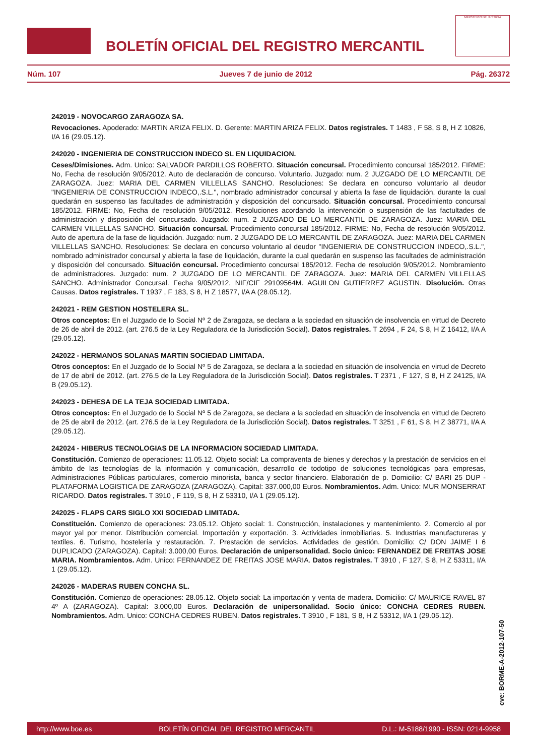BOLETÍN OFICIAL DEL REGISTRO MERCANTIL
MINISTERIO DE JUSTICIA
Núm. 107 Jueves 7 de junio de 2012 Pág. 26372
242019 - NOVOCARGO ZARAGOZA SA.
Revocaciones. Apoderado: MARTIN ARIZA FELIX. D. Gerente: MARTIN ARIZA FELIX. Datos registrales. T 1483 , F 58, S 8, H Z 10826, I/A 16 (29.05.12).
242020 - INGENIERIA DE CONSTRUCCION INDECO SL EN LIQUIDACION.
Ceses/Dimisiones. Adm. Unico: SALVADOR PARDILLOS ROBERTO. Situación concursal. Procedimiento concursal 185/2012. FIRME: No, Fecha de resolución 9/05/2012. Auto de declaración de concurso. Voluntario. Juzgado: num. 2 JUZGADO DE LO MERCANTIL DE ZARAGOZA. Juez: MARIA DEL CARMEN VILLELLAS SANCHO. Resoluciones: Se declara en concurso voluntario al deudor "INGENIERIA DE CONSTRUCCION INDECO,.S.L.", nombrado administrador concursal y abierta la fase de liquidación, durante la cual quedarán en suspenso las facultades de administración y disposición del concursado. Situación concursal. Procedimiento concursal 185/2012. FIRME: No, Fecha de resolución 9/05/2012. Resoluciones acordando la intervención o suspensión de las factultades de administración y disposición del concursado. Juzgado: num. 2 JUZGADO DE LO MERCANTIL DE ZARAGOZA. Juez: MARIA DEL CARMEN VILLELLAS SANCHO. Situación concursal. Procedimiento concursal 185/2012. FIRME: No, Fecha de resolución 9/05/2012. Auto de apertura de la fase de liquidación. Juzgado: num. 2 JUZGADO DE LO MERCANTIL DE ZARAGOZA. Juez: MARIA DEL CARMEN VILLELLAS SANCHO. Resoluciones: Se declara en concurso voluntario al deudor "INGENIERIA DE CONSTRUCCION INDECO,.S.L.", nombrado administrador concursal y abierta la fase de liquidación, durante la cual quedarán en suspenso las facultades de administración y disposición del concursado. Situación concursal. Procedimiento concursal 185/2012. Fecha de resolución 9/05/2012. Nombramiento de administradores. Juzgado: num. 2 JUZGADO DE LO MERCANTIL DE ZARAGOZA. Juez: MARIA DEL CARMEN VILLELLAS SANCHO. Administrador Concursal. Fecha 9/05/2012, NIF/CIF 29109564M. AGUILON GUTIERREZ AGUSTIN. Disolución. Otras Causas. Datos registrales. T 1937 , F 183, S 8, H Z 18577, I/A A (28.05.12).
242021 - REM GESTION HOSTELERA SL.
Otros conceptos: En el Juzgado de lo Social Nº 2 de Zaragoza, se declara a la sociedad en situación de insolvencia en virtud de Decreto de 26 de abril de 2012. (art. 276.5 de la Ley Reguladora de la Jurisdicción Social). Datos registrales. T 2694 , F 24, S 8, H Z 16412, I/A A (29.05.12).
242022 - HERMANOS SOLANAS MARTIN SOCIEDAD LIMITADA.
Otros conceptos: En el Juzgado de lo Social Nº 5 de Zaragoza, se declara a la sociedad en situación de insolvencia en virtud de Decreto de 17 de abril de 2012. (art. 276.5 de la Ley Reguladora de la Jurisdicción Social). Datos registrales. T 2371 , F 127, S 8, H Z 24125, I/A B (29.05.12).
242023 - DEHESA DE LA TEJA SOCIEDAD LIMITADA.
Otros conceptos: En el Juzgado de lo Social Nº 5 de Zaragoza, se declara a la sociedad en situación de insolvencia en virtud de Decreto de 25 de abril de 2012. (art. 276.5 de la Ley Reguladora de la Jurisdicción Social). Datos registrales. T 3251 , F 61, S 8, H Z 38771, I/A A (29.05.12).
242024 - HIBERUS TECNOLOGIAS DE LA INFORMACION SOCIEDAD LIMITADA.
Constitución. Comienzo de operaciones: 11.05.12. Objeto social: La compraventa de bienes y derechos y la prestación de servicios en el ámbito de las tecnologías de la información y comunicación, desarrollo de todotipo de soluciones tecnológicas para empresas, Administraciones Públicas particulares, comercio minorista, banca y sector financiero. Elaboración de p. Domicilio: C/ BARI 25 DUP - PLATAFORMA LOGISTICA DE ZARAGOZA (ZARAGOZA). Capital: 337.000,00 Euros. Nombramientos. Adm. Unico: MUR MONSERRAT RICARDO. Datos registrales. T 3910 , F 119, S 8, H Z 53310, I/A 1 (29.05.12).
242025 - FLAPS CARS SIGLO XXI SOCIEDAD LIMITADA.
Constitución. Comienzo de operaciones: 23.05.12. Objeto social: 1. Construcción, instalaciones y mantenimiento. 2. Comercio al por mayor yal por menor. Distribución comercial. Importación y exportación. 3. Actividades inmobiliarias. 5. Industrias manufactureras y textiles. 6. Turismo, hostelería y restauración. 7. Prestación de servicios. Actividades de gestión. Domicilio: C/ DON JAIME I 6 DUPLICADO (ZARAGOZA). Capital: 3.000,00 Euros. Declaración de unipersonalidad. Socio único: FERNANDEZ DE FREITAS JOSE MARIA. Nombramientos. Adm. Unico: FERNANDEZ DE FREITAS JOSE MARIA. Datos registrales. T 3910 , F 127, S 8, H Z 53311, I/A 1 (29.05.12).
242026 - MADERAS RUBEN CONCHA SL.
Constitución. Comienzo de operaciones: 28.05.12. Objeto social: La importación y venta de madera. Domicilio: C/ MAURICE RAVEL 87 4º A (ZARAGOZA). Capital: 3.000,00 Euros. Declaración de unipersonalidad. Socio único: CONCHA CEDRES RUBEN. Nombramientos. Adm. Unico: CONCHA CEDRES RUBEN. Datos registrales. T 3910 , F 181, S 8, H Z 53312, I/A 1 (29.05.12).
cve: BORME-A-2012-107-50
http://www.boe.es BOLETÍN OFICIAL DEL REGISTRO MERCANTIL D.L.: M-5188/1990 - ISSN: 0214-9958